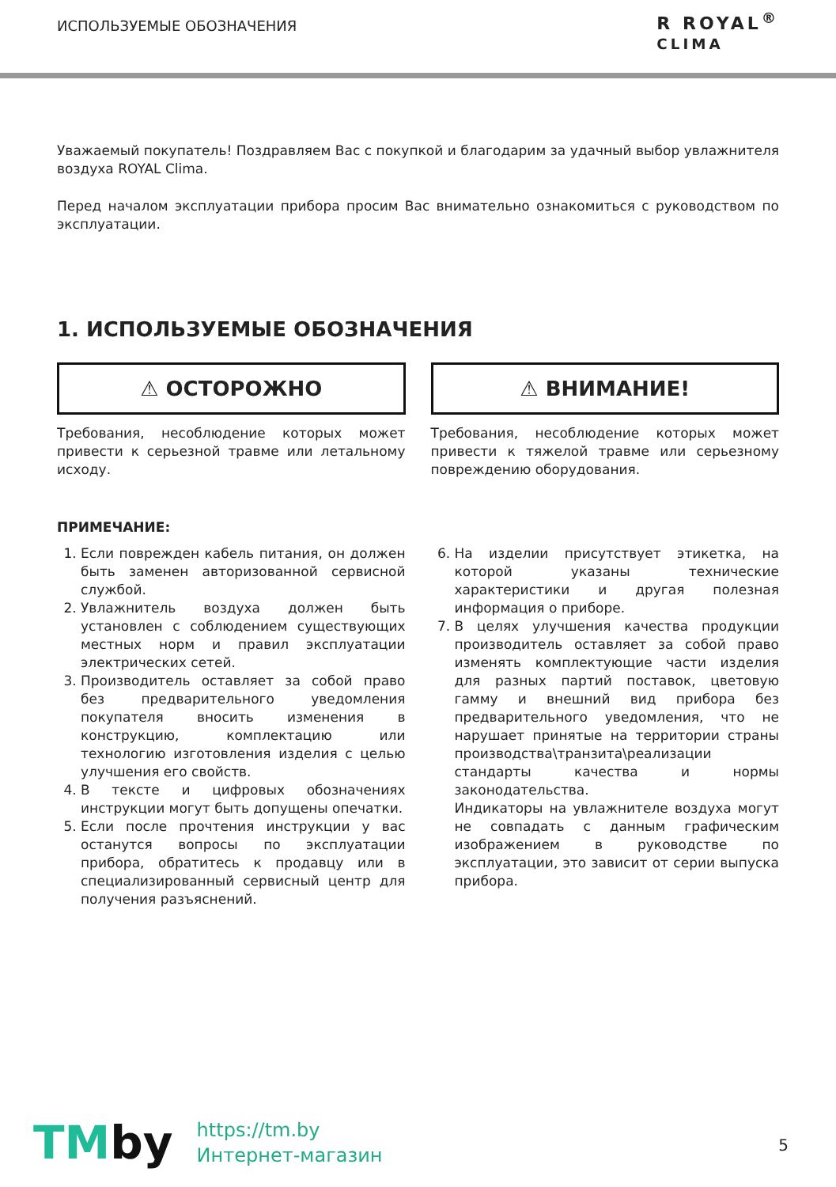ИСПОЛЬЗУЕМЫЕ ОБОЗНАЧЕНИЯ
R ROYAL<sup>®</sup>
CLIMA
Уважаемый покупатель! Поздравляем Вас с покупкой и благодарим за удачный выбор увлажнителя воздуха ROYAL Clima.
Перед началом эксплуатации прибора просим Вас внимательно ознакомиться с руководством по эксплуатации.
1. ИСПОЛЬЗУЕМЫЕ ОБОЗНАЧЕНИЯ
⚠ ОСТОРОЖНО
Требования, несоблюдение которых может привести к серьезной травме или летальному исходу.
⚠ ВНИМАНИЕ!
Требования, несоблюдение которых может привести к тяжелой травме или серьезному повреждению оборудования.
ПРИМЕЧАНИЕ:
1. Если поврежден кабель питания, он должен быть заменен авторизованной сервисной службой.
2. Увлажнитель воздуха должен быть установлен с соблюдением существующих местных норм и правил эксплуатации электрических сетей.
3. Производитель оставляет за собой право без предварительного уведомления покупателя вносить изменения в конструкцию, комплектацию или технологию изготовления изделия с целью улучшения его свойств.
4. В тексте и цифровых обозначениях инструкции могут быть допущены опечатки.
5. Если после прочтения инструкции у вас останутся вопросы по эксплуатации прибора, обратитесь к продавцу или в специализированный сервисный центр для получения разъяснений.
6. На изделии присутствует этикетка, на которой указаны технические характеристики и другая полезная информация о приборе.
7. В целях улучшения качества продукции производитель оставляет за собой право изменять комплектующие части изделия для разных партий поставок, цветовую гамму и внешний вид прибора без предварительного уведомления, что не нарушает принятые на территории страны производства\транзита\реализации стандарты качества и нормы законодательства.
Индикаторы на увлажнителе воздуха могут не совпадать с данным графическим изображением в руководстве по эксплуатации, это зависит от серии выпуска прибора.
5
TMby
https://tm.by
Интернет-магазин